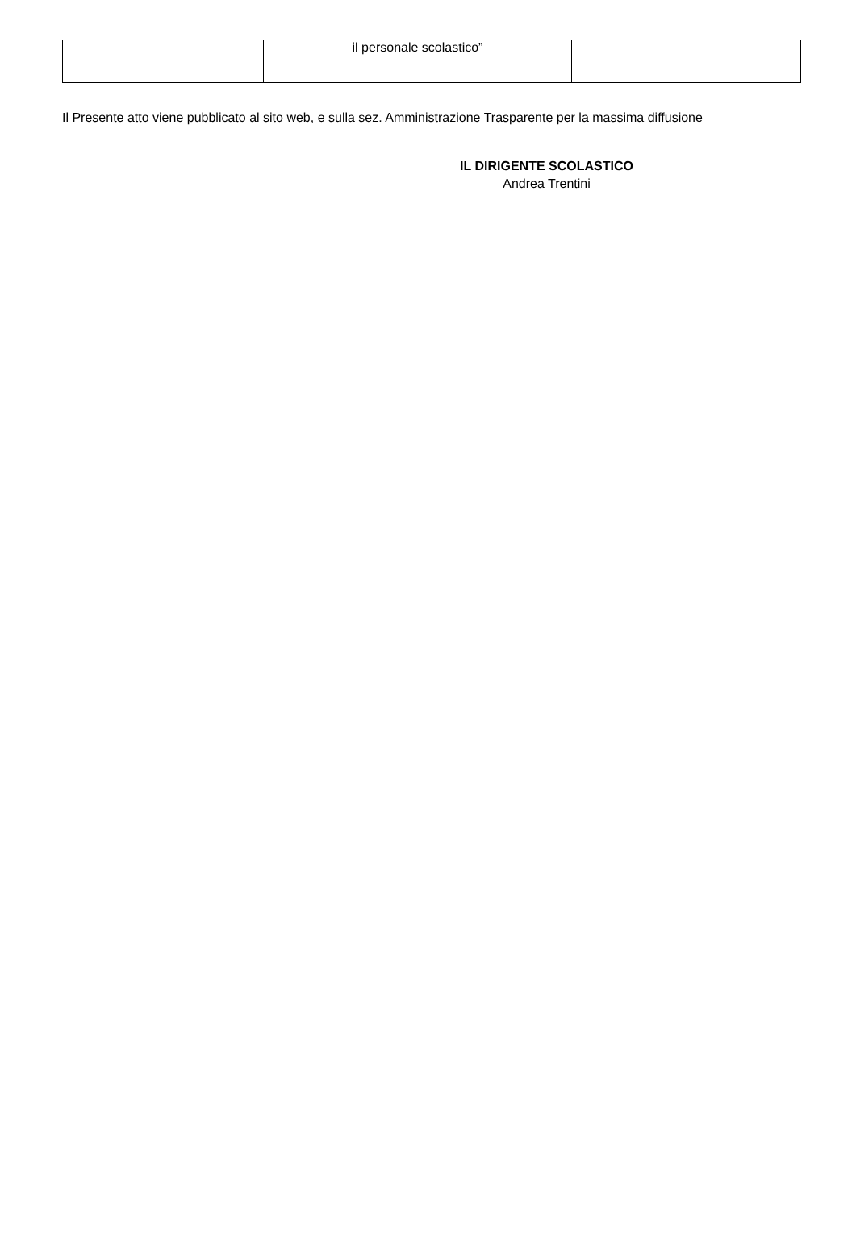| | il personale scolastico” | |
Il Presente atto viene pubblicato al sito web, e sulla sez. Amministrazione Trasparente per la massima diffusione
IL DIRIGENTE SCOLASTICO
Andrea Trentini